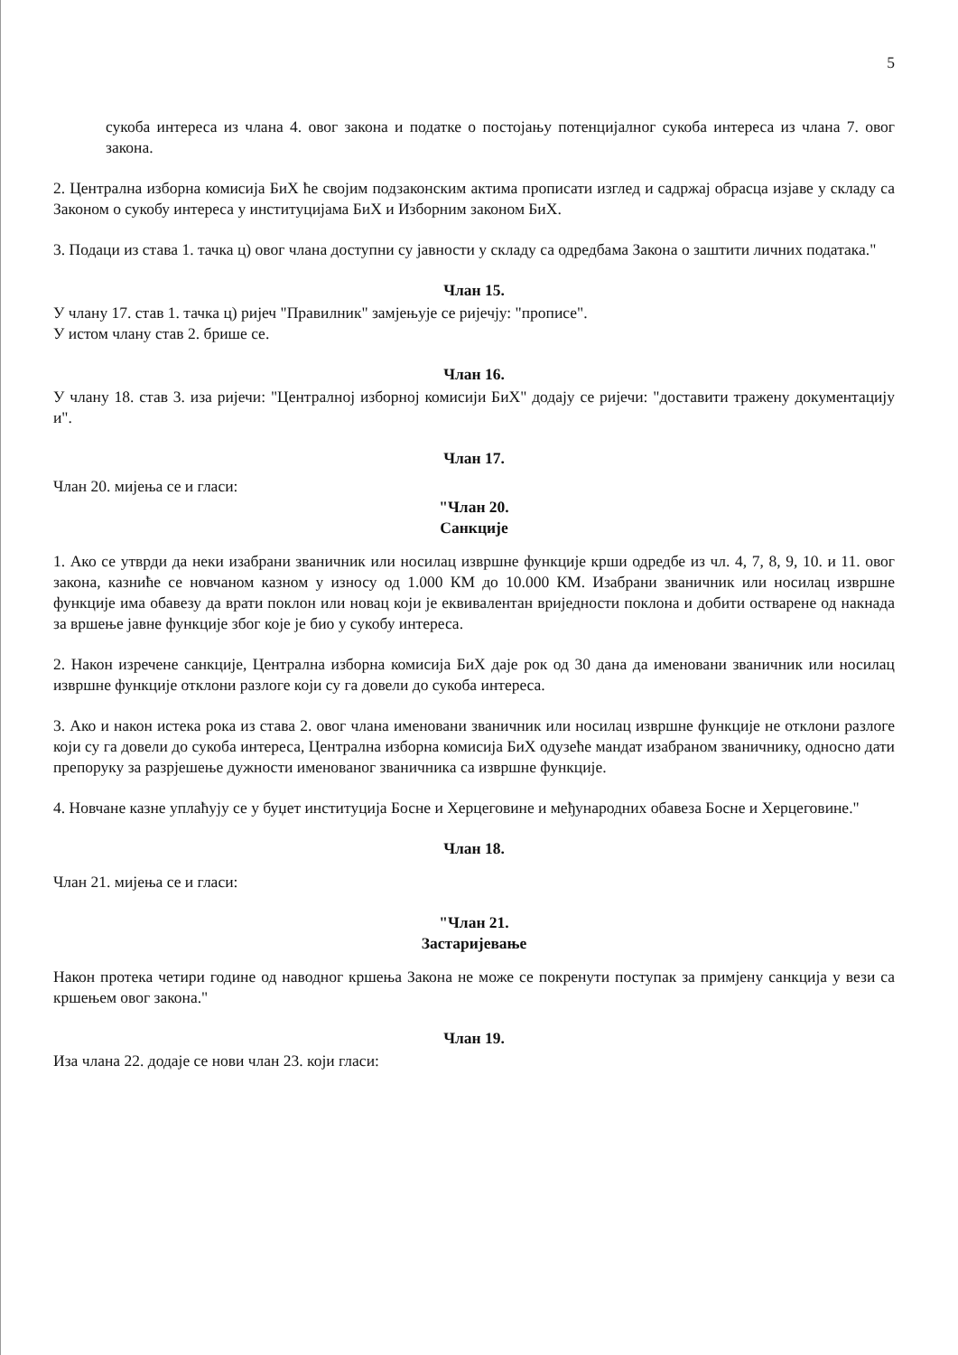5
сукоба интереса из члана 4. овог закона и податке о постојању потенцијалног сукоба интереса из члана 7. овог закона.
2. Централна изборна комисија БиХ ће својим подзаконским актима прописати изглед и садржај обрасца изјаве у складу са Законом о сукобу интереса у институцијама БиХ и Изборним законом БиХ.
3. Подаци из става 1. тачка ц) овог члана доступни су јавности у складу са одредбама Закона о заштити личних података."
Члан 15.
У члану 17. став 1. тачка ц) ријеч "Правилник" замјењује се ријечју: "прописе".
У истом члану став 2. брише се.
Члан 16.
У члану 18. став 3. иза ријечи: "Централној изборној комисији БиХ" додају се ријечи: "доставити тражену документацију и".
Члан 17.
Члан 20. мијења се и гласи:
"Члан 20.
Санкције
1. Ако се утврди да неки изабрани званичник или носилац извршне функције крши одредбе из чл. 4, 7, 8, 9, 10. и 11. овог закона, казниће се новчаном казном у износу од 1.000 КМ до 10.000 КМ. Изабрани званичник или носилац извршне функције има обавезу да врати поклон или новац који је еквивалентан вриједности поклона и добити остварене од накнада за вршење јавне функције због које је био у сукобу интереса.
2. Након изречене санкције, Централна изборна комисија БиХ даје рок од 30 дана да именовани званичник или носилац извршне функције отклони разлоге који су га довели до сукоба интереса.
3. Ако и након истека рока из става 2. овог члана именовани званичник или носилац извршне функције не отклони разлоге који су га довели до сукоба интереса, Централна изборна комисија БиХ одузеће мандат изабраном званичнику, односно дати препоруку за разрјешење дужности именованог званичника са извршне функције.
4. Новчане казне уплаћују се у буџет институција Босне и Херцеговине и међународних обавеза Босне и Херцеговине."
Члан 18.
Члан 21. мијења се и гласи:
"Члан 21.
Застаријевање
Након протека четири године од наводног кршења Закона не може се покренути поступак за примјену санкција у вези са кршењем овог закона."
Члан 19.
Иза члана 22. додаје се нови члан 23. који гласи: